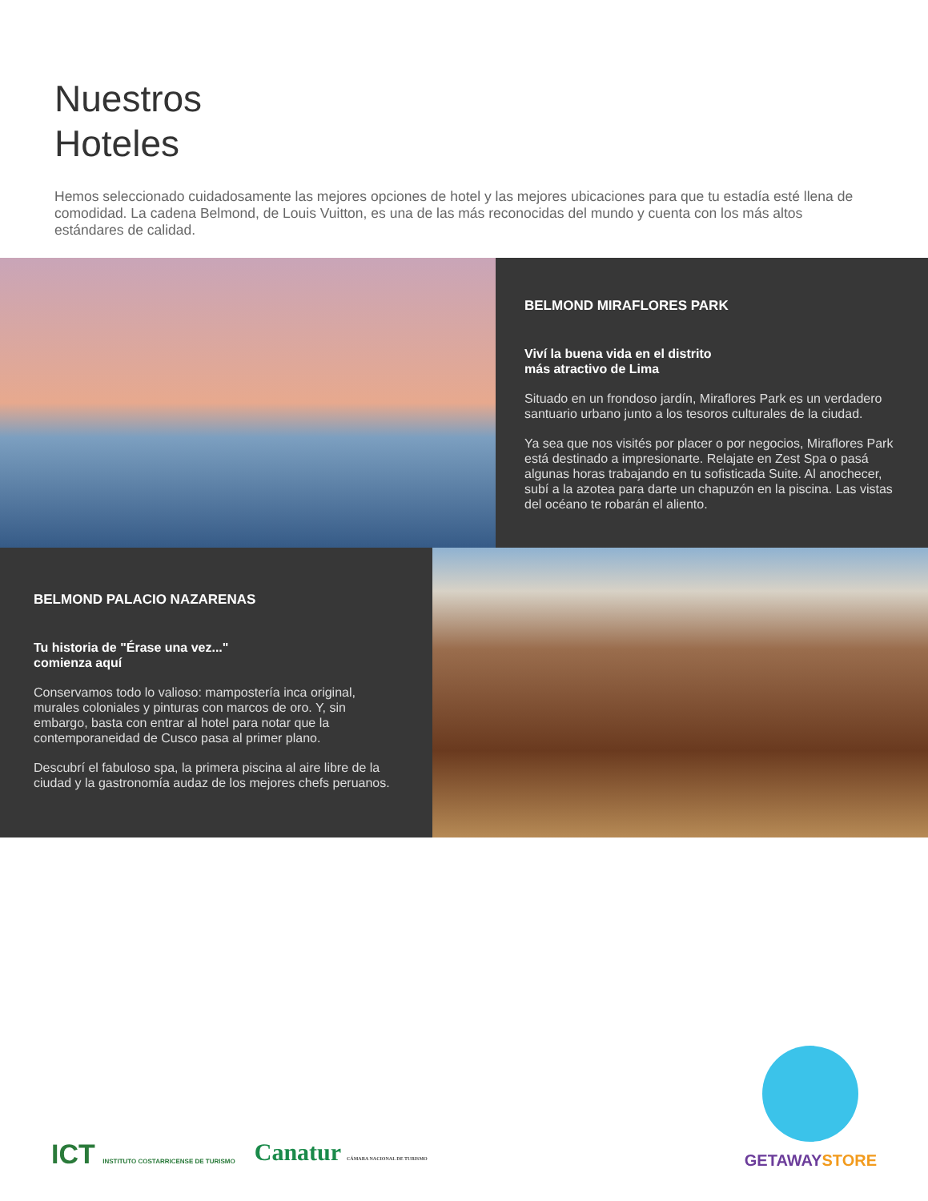Nuestros
Hoteles
Hemos seleccionado cuidadosamente las mejores opciones de hotel y las mejores ubicaciones para que tu estadía esté llena de comodidad. La cadena Belmond, de Louis Vuitton, es una de las más reconocidas del mundo y cuenta con los más altos estándares de calidad.
BELMOND MIRAFLORES PARK
Viví la buena vida en el distrito
más atractivo de Lima
Situado en un frondoso jardín, Miraflores Park es un verdadero santuario urbano junto a los tesoros culturales de la ciudad.
Ya sea que nos visités por placer o por negocios, Miraflores Park está destinado a impresionarte. Relajate en Zest Spa o pasá algunas horas trabajando en tu sofisticada Suite. Al anochecer, subí a la azotea para darte un chapuzón en la piscina. Las vistas del océano te robarán el aliento.
BELMOND PALACIO NAZARENAS
Tu historia de "Érase una vez..."
comienza aquí
Conservamos todo lo valioso: mampostería inca original, murales coloniales y pinturas con marcos de oro. Y, sin embargo, basta con entrar al hotel para notar que la contemporaneidad de Cusco pasa al primer plano.
Descubrí el fabuloso spa, la primera piscina al aire libre de la ciudad y la gastronomía audaz de los mejores chefs peruanos.
ICT INSTITUTO COSTARRICENSE DE TURISMO Canatur CÁMARA NACIONAL DE TURISMO
GETAWAYSTORE